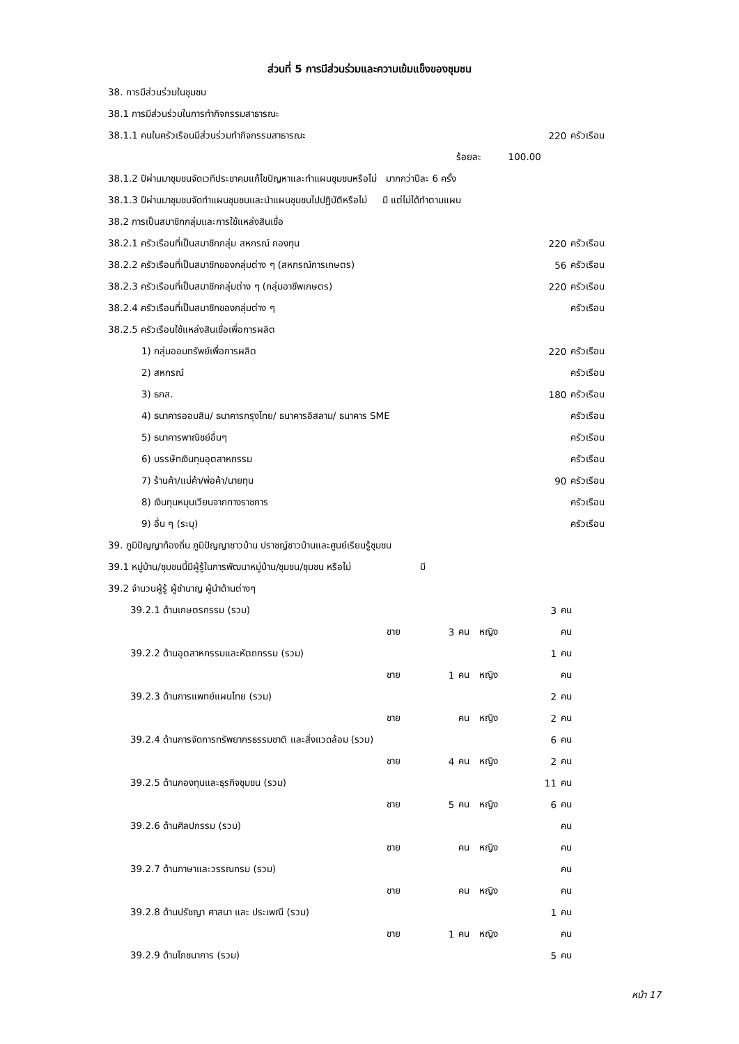ส่วนที่ 5 การมีส่วนร่วมและความเข้มแข็งของชุมชน
| 38. การมีส่วนร่วมในชุมชน | | |
| 38.1 การมีส่วนร่วมในการทำกิจกรรมสาธารณะ | | |
| 38.1.1 คนในครัวเรือนมีส่วนร่วมทำกิจกรรมสาธารณะ | 220 | ครัวเรือน |
| ร้อยละ 100.00 | | |
| 38.1.2 ปีผ่านมาชุมชนจัดเวทีประชาคมแก้ไขปัญหาและทำแผนชุมชนหรือไม่ มากกว่าปีละ 6 ครั้ง | | |
| 38.1.3 ปีผ่านมาชุมชนจัดทำแผนชุมชนและนำแผนชุมชนไปปฏิบัติหรือไม่ มี แต่ไม่ได้ทำตามแผน | | |
| 38.2 การเป็นสมาชิกกลุ่มและการใช้แหล่งสินเชื่อ | | |
| 38.2.1 ครัวเรือนที่เป็นสมาชิกกลุ่ม สหกรณ์ กองทุน | 220 | ครัวเรือน |
| 38.2.2 ครัวเรือนที่เป็นสมาชิกของกลุ่มต่าง ๆ (สหกรณ์การเกษตร) | 56 | ครัวเรือน |
| 38.2.3 ครัวเรือนที่เป็นสมาชิกกลุ่มต่าง ๆ (กลุ่มอาชีพเกษตร) | 220 | ครัวเรือน |
| 38.2.4 ครัวเรือนที่เป็นสมาชิกของกลุ่มต่าง ๆ | | ครัวเรือน |
| 38.2.5 ครัวเรือนใช้แหล่งสินเชื่อเพื่อการผลิต | | |
| 1) กลุ่มออมทรัพย์เพื่อการผลิต | 220 | ครัวเรือน |
| 2) สหกรณ์ | | ครัวเรือน |
| 3) ธกส. | 180 | ครัวเรือน |
| 4) ธนาคารออมสิน/ ธนาคารกรุงไทย/ ธนาคารอิสลาม/ ธนาคาร SME | | ครัวเรือน |
| 5) ธนาคารพาณิชย์อื่นๆ | | ครัวเรือน |
| 6) บรรษัทเงินทุนอุตสาหกรรม | | ครัวเรือน |
| 7) ร้านค้า/แม่ค้า/พ่อค้า/นายทุน | 90 | ครัวเรือน |
| 8) เงินทุนหมุนเวียนจากทางราชการ | | ครัวเรือน |
| 9) อื่น ๆ (ระบุ) | | ครัวเรือน |
| 39. ภูมิปัญญาท้องถิ่น ภูมิปัญญาชาวบ้าน ปราชญ์ชาวบ้านและศูนย์เรียนรู้ชุมชน | | |
| 39.1 หมู่บ้าน/ชุมชนนี้มีผู้รู้ในการพัฒนาหมู่บ้าน/ชุมชน/ชุมชน หรือไม่ มี | | |
| 39.2 จำนวนผู้รู้ ผู้ชำนาญ ผู้นำด้านต่างๆ | | |
| 39.2.1 ด้านเกษตรกรรม (รวม) | | | | | 3 | คน |
| | ชาย | 3 | คน | หญิง | | คน |
| 39.2.2 ด้านอุตสาหกรรมและหัตถกรรม (รวม) | | | | | 1 | คน |
| | ชาย | 1 | คน | หญิง | | คน |
| 39.2.3 ด้านการแพทย์แผนไทย (รวม) | | | | | 2 | คน |
| | ชาย | | คน | หญิง | 2 | คน |
| 39.2.4 ด้านการจัดการทรัพยากรธรรมชาติ และสิ่งแวดล้อม (รวม) | | | | | 6 | คน |
| | ชาย | 4 | คน | หญิง | 2 | คน |
| 39.2.5 ด้านกองทุนและธุรกิจชุมชน (รวม) | | | | | 11 | คน |
| | ชาย | 5 | คน | หญิง | 6 | คน |
| 39.2.6 ด้านศิลปกรรม (รวม) | | | | | | คน |
| | ชาย | | คน | หญิง | | คน |
| 39.2.7 ด้านภาษาและวรรณกรม (รวม) | | | | | | คน |
| | ชาย | | คน | หญิง | | คน |
| 39.2.8 ด้านปรัชญา ศาสนา และ ประเพณี (รวม) | | | | | 1 | คน |
| | ชาย | 1 | คน | หญิง | | คน |
| 39.2.9 ด้านโภชนาการ (รวม) | | | | | 5 | คน |
หน้า 17